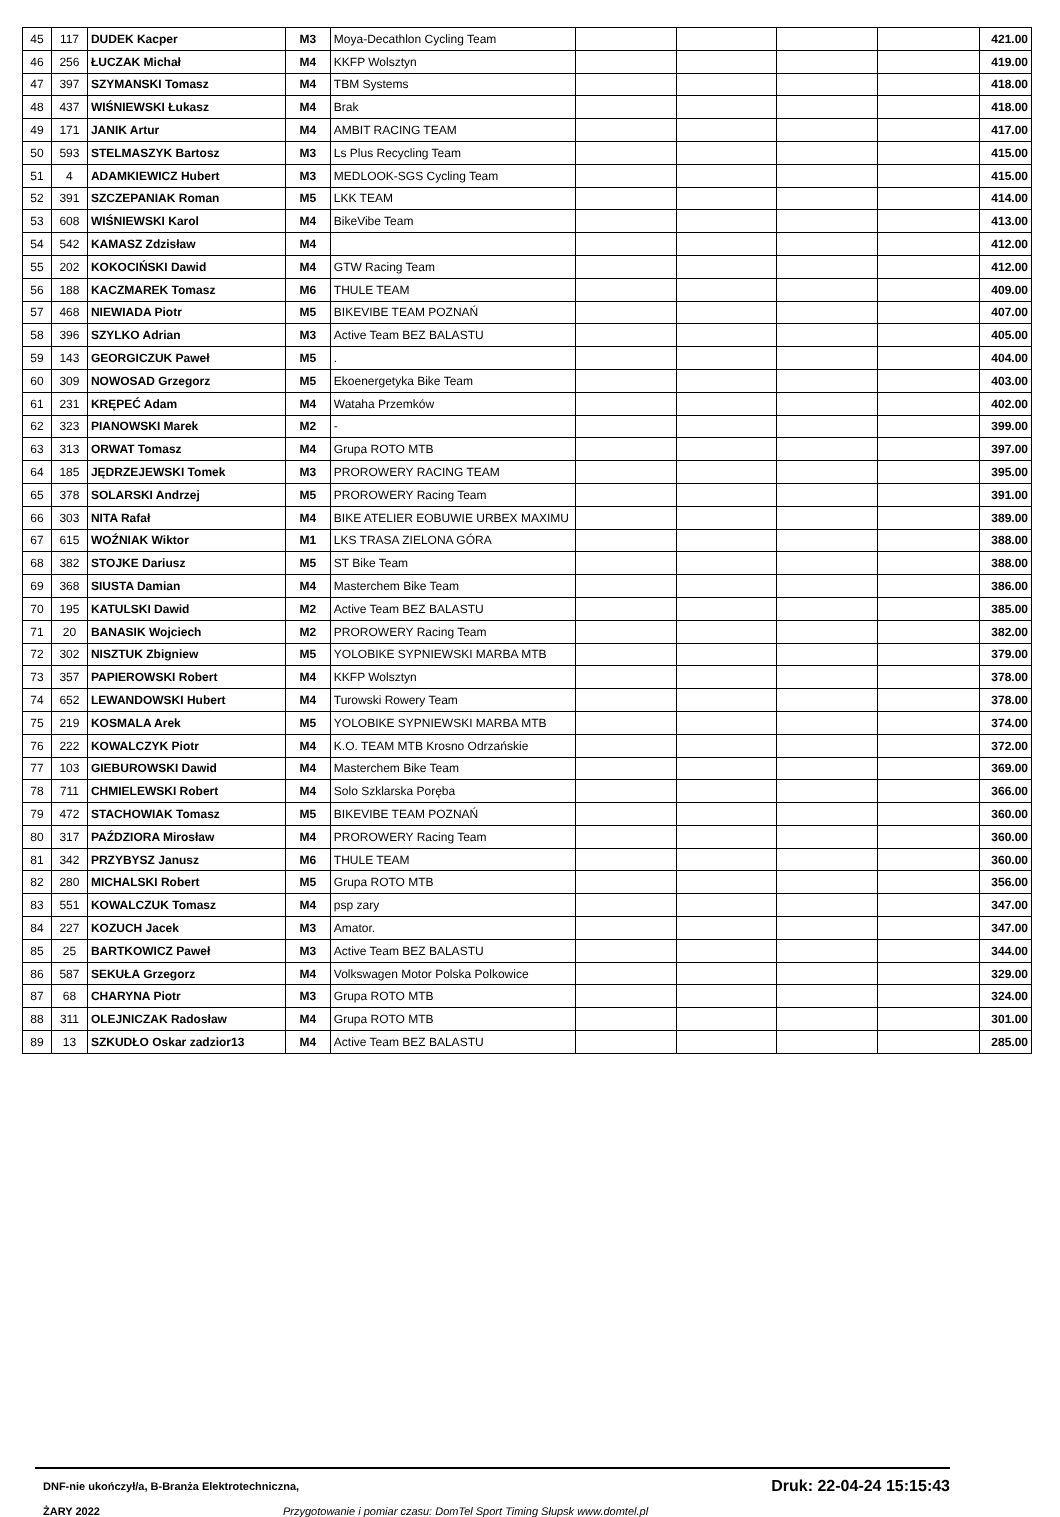| 45 | 117 | DUDEK Kacper | M3 | Moya-Decathlon Cycling Team | | | | | 421.00 |
| 46 | 256 | ŁUCZAK Michał | M4 | KKFP Wolsztyn | | | | | 419.00 |
| 47 | 397 | SZYMANSKI Tomasz | M4 | TBM Systems | | | | | 418.00 |
| 48 | 437 | WIŚNIEWSKI Łukasz | M4 | Brak | | | | | 418.00 |
| 49 | 171 | JANIK Artur | M4 | AMBIT RACING TEAM | | | | | 417.00 |
| 50 | 593 | STELMASZYK Bartosz | M3 | Ls Plus Recycling Team | | | | | 415.00 |
| 51 | 4 | ADAMKIEWICZ Hubert | M3 | MEDLOOK-SGS Cycling Team | | | | | 415.00 |
| 52 | 391 | SZCZEPANIAK Roman | M5 | LKK TEAM | | | | | 414.00 |
| 53 | 608 | WIŚNIEWSKI Karol | M4 | BikeVibe Team | | | | | 413.00 |
| 54 | 542 | KAMASZ Zdzisław | M4 | | | | | | 412.00 |
| 55 | 202 | KOKOCIŃSKI Dawid | M4 | GTW Racing Team | | | | | 412.00 |
| 56 | 188 | KACZMAREK Tomasz | M6 | THULE TEAM | | | | | 409.00 |
| 57 | 468 | NIEWIADA Piotr | M5 | BIKEVIBE TEAM POZNAŃ | | | | | 407.00 |
| 58 | 396 | SZYLKO Adrian | M3 | Active Team BEZ BALASTU | | | | | 405.00 |
| 59 | 143 | GEORGICZUK Paweł | M5 | . | | | | | 404.00 |
| 60 | 309 | NOWOSAD Grzegorz | M5 | Ekoenergetyka Bike Team | | | | | 403.00 |
| 61 | 231 | KRĘPEĆ Adam | M4 | Wataha Przemków | | | | | 402.00 |
| 62 | 323 | PIANOWSKI Marek | M2 | - | | | | | 399.00 |
| 63 | 313 | ORWAT Tomasz | M4 | Grupa ROTO MTB | | | | | 397.00 |
| 64 | 185 | JĘDRZEJEWSKI Tomek | M3 | PROROWERY RACING TEAM | | | | | 395.00 |
| 65 | 378 | SOLARSKI Andrzej | M5 | PROROWERY Racing Team | | | | | 391.00 |
| 66 | 303 | NITA Rafał | M4 | BIKE ATELIER EOBUWIE URBEX MAXIMU | | | | | 389.00 |
| 67 | 615 | WOŹNIAK Wiktor | M1 | LKS TRASA ZIELONA GÓRA | | | | | 388.00 |
| 68 | 382 | STOJKE Dariusz | M5 | ST Bike Team | | | | | 388.00 |
| 69 | 368 | SIUSTA Damian | M4 | Masterchem Bike Team | | | | | 386.00 |
| 70 | 195 | KATULSKI Dawid | M2 | Active Team BEZ BALASTU | | | | | 385.00 |
| 71 | 20 | BANASIK Wojciech | M2 | PROROWERY Racing Team | | | | | 382.00 |
| 72 | 302 | NISZTUK Zbigniew | M5 | YOLOBIKE SYPNIEWSKI MARBA MTB | | | | | 379.00 |
| 73 | 357 | PAPIEROWSKI Robert | M4 | KKFP Wolsztyn | | | | | 378.00 |
| 74 | 652 | LEWANDOWSKI Hubert | M4 | Turowski Rowery Team | | | | | 378.00 |
| 75 | 219 | KOSMALA Arek | M5 | YOLOBIKE SYPNIEWSKI MARBA MTB | | | | | 374.00 |
| 76 | 222 | KOWALCZYK Piotr | M4 | K.O. TEAM MTB Krosno Odrzańskie | | | | | 372.00 |
| 77 | 103 | GIEBUROWSKI Dawid | M4 | Masterchem Bike Team | | | | | 369.00 |
| 78 | 711 | CHMIELEWSKI Robert | M4 | Solo Szklarska Poręba | | | | | 366.00 |
| 79 | 472 | STACHOWIAK Tomasz | M5 | BIKEVIBE TEAM POZNAŃ | | | | | 360.00 |
| 80 | 317 | PAŹDZIORA Mirosław | M4 | PROROWERY Racing Team | | | | | 360.00 |
| 81 | 342 | PRZYBYSZ Janusz | M6 | THULE TEAM | | | | | 360.00 |
| 82 | 280 | MICHALSKI Robert | M5 | Grupa ROTO MTB | | | | | 356.00 |
| 83 | 551 | KOWALCZUK Tomasz | M4 | psp zary | | | | | 347.00 |
| 84 | 227 | KOZUCH Jacek | M3 | Amator. | | | | | 347.00 |
| 85 | 25 | BARTKOWICZ Paweł | M3 | Active Team BEZ BALASTU | | | | | 344.00 |
| 86 | 587 | SEKUŁA Grzegorz | M4 | Volkswagen Motor Polska Polkowice | | | | | 329.00 |
| 87 | 68 | CHARYNA Piotr | M3 | Grupa ROTO MTB | | | | | 324.00 |
| 88 | 311 | OLEJNICZAK Radosław | M4 | Grupa ROTO MTB | | | | | 301.00 |
| 89 | 13 | SZKUDŁO Oskar zadzior13 | M4 | Active Team BEZ BALASTU | | | | | 285.00 |
DNF-nie ukończył/a, B-Branża Elektrotechniczna, Druk: 22-04-24 15:15:43
ŻARY 2022 Przygotowanie i pomiar czasu: DomTel Sport Timing Słupsk www.domtel.pl